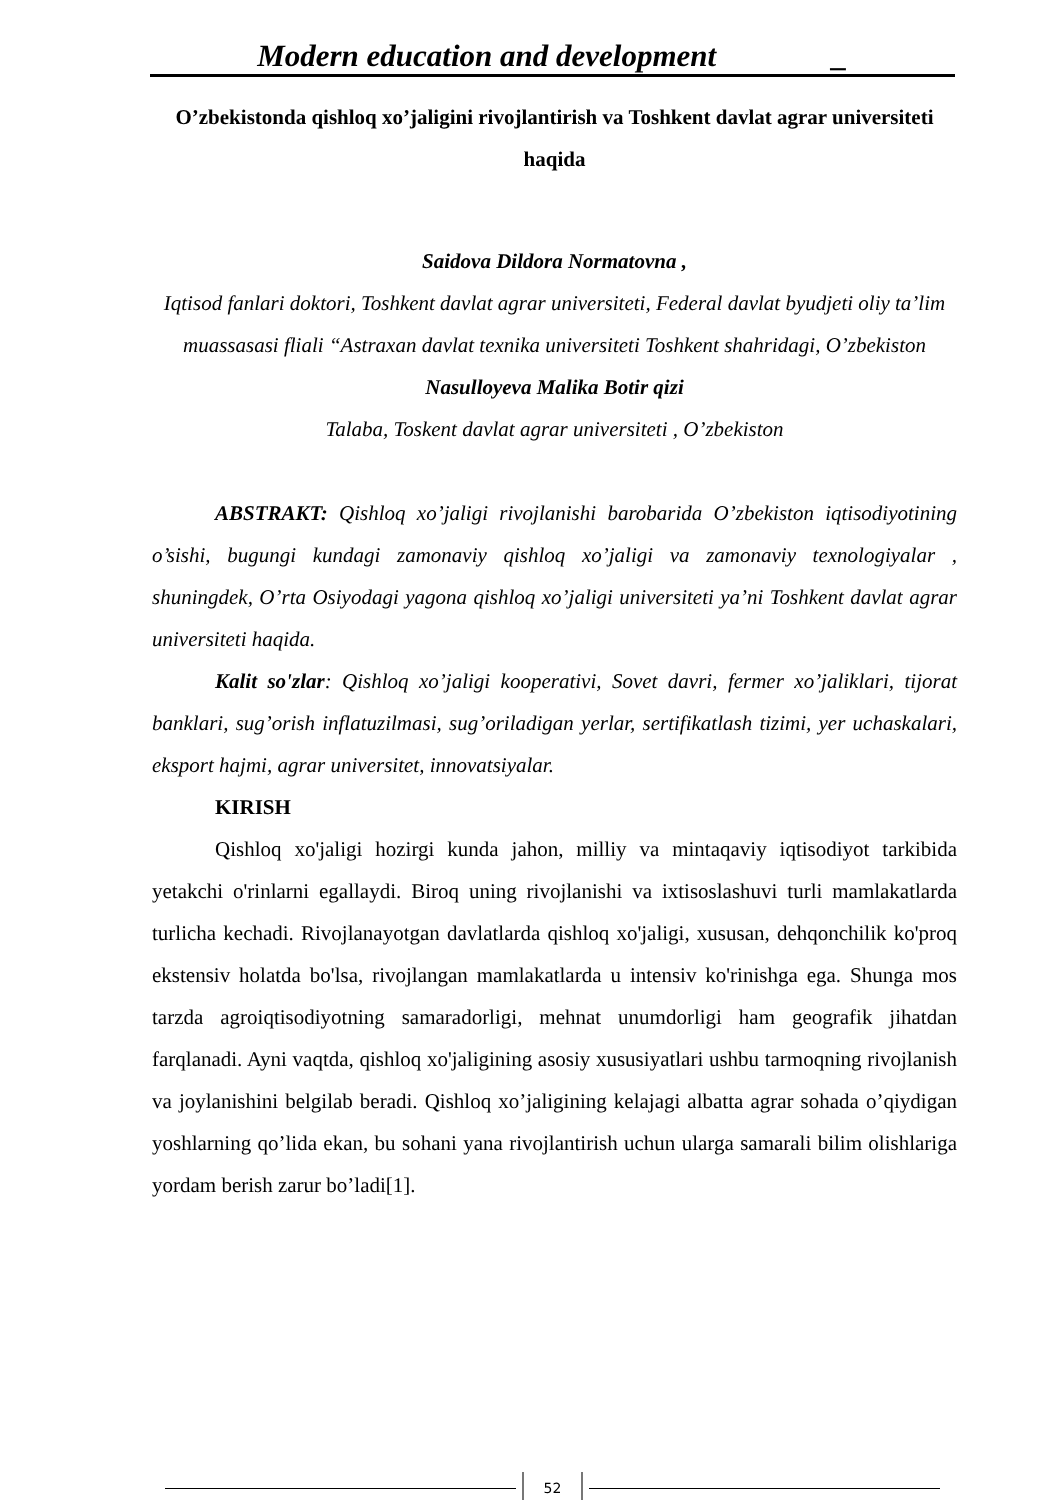Modern education and development _
O’zbekistonda qishloq xo’jaligini rivojlantirish va Toshkent davlat agrar universiteti haqida
Saidova Dildora Normatovna ,
Iqtisod fanlari doktori, Toshkent davlat agrar universiteti, Federal davlat byudjeti oliy ta’lim muassasasi fliali “Astraxan davlat texnika universiteti Toshkent shahridagi, O’zbekiston
Nasulloyeva Malika Botir qizi
Talaba, Toskent davlat agrar universiteti , O’zbekiston
ABSTRAKT: Qishloq xo’jaligi rivojlanishi barobarida O’zbekiston iqtisodiyotining o’sishi, bugungi kundagi zamonaviy qishloq xo’jaligi va zamonaviy texnologiyalar , shuningdek, O’rta Osiyodagi yagona qishloq xo’jaligi universiteti ya’ni Toshkent davlat agrar universiteti haqida.
Kalit so'zlar: Qishloq xo’jaligi kooperativi, Sovet davri, fermer xo’jaliklari, tijorat banklari, sug’orish inflatuzilmasi, sug’oriladigan yerlar, sertifikatlash tizimi, yer uchaskalari, eksport hajmi, agrar universitet, innovatsiyalar.
KIRISH
Qishloq xo'jaligi hozirgi kunda jahon, milliy va mintaqaviy iqtisodiyot tarkibida yetakchi o'rinlarni egallaydi. Biroq uning rivojlanishi va ixtisoslashuvi turli mamlakatlarda turlicha kechadi. Rivojlanayotgan davlatlarda qishloq xo'jaligi, xususan, dehqonchilik ko'proq ekstensiv holatda bo'lsa, rivojlangan mamlakatlarda u intensiv ko'rinishga ega. Shunga mos tarzda agroiqtisodiyotning samaradorligi, mehnat unumdorligi ham geografik jihatdan farqlanadi. Ayni vaqtda, qishloq xo'jaligining asosiy xususiyatlari ushbu tarmoqning rivojlanish va joylanishini belgilab beradi. Qishloq xo’jaligining kelajagi albatta agrar sohada o’qiydigan yoshlarning qo’lida ekan, bu sohani yana rivojlantirish uchun ularga samarali bilim olishlariga yordam berish zarur bo’ladi[1].
52